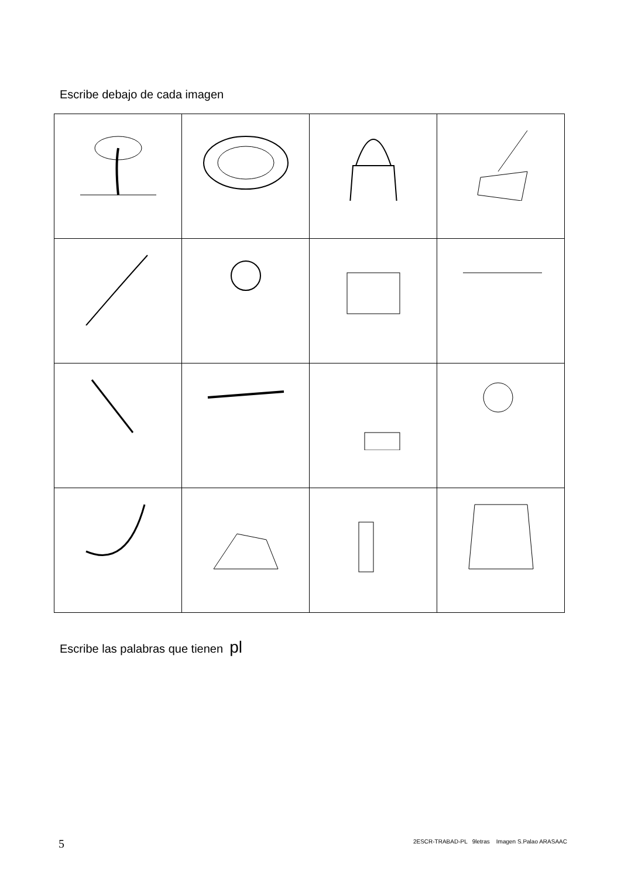Escribe debajo de cada imagen
Escribe las palabras que tienen pl
5
2ESCR-TRABAD-PL 9letras Imagen S.Palao ARASAAC